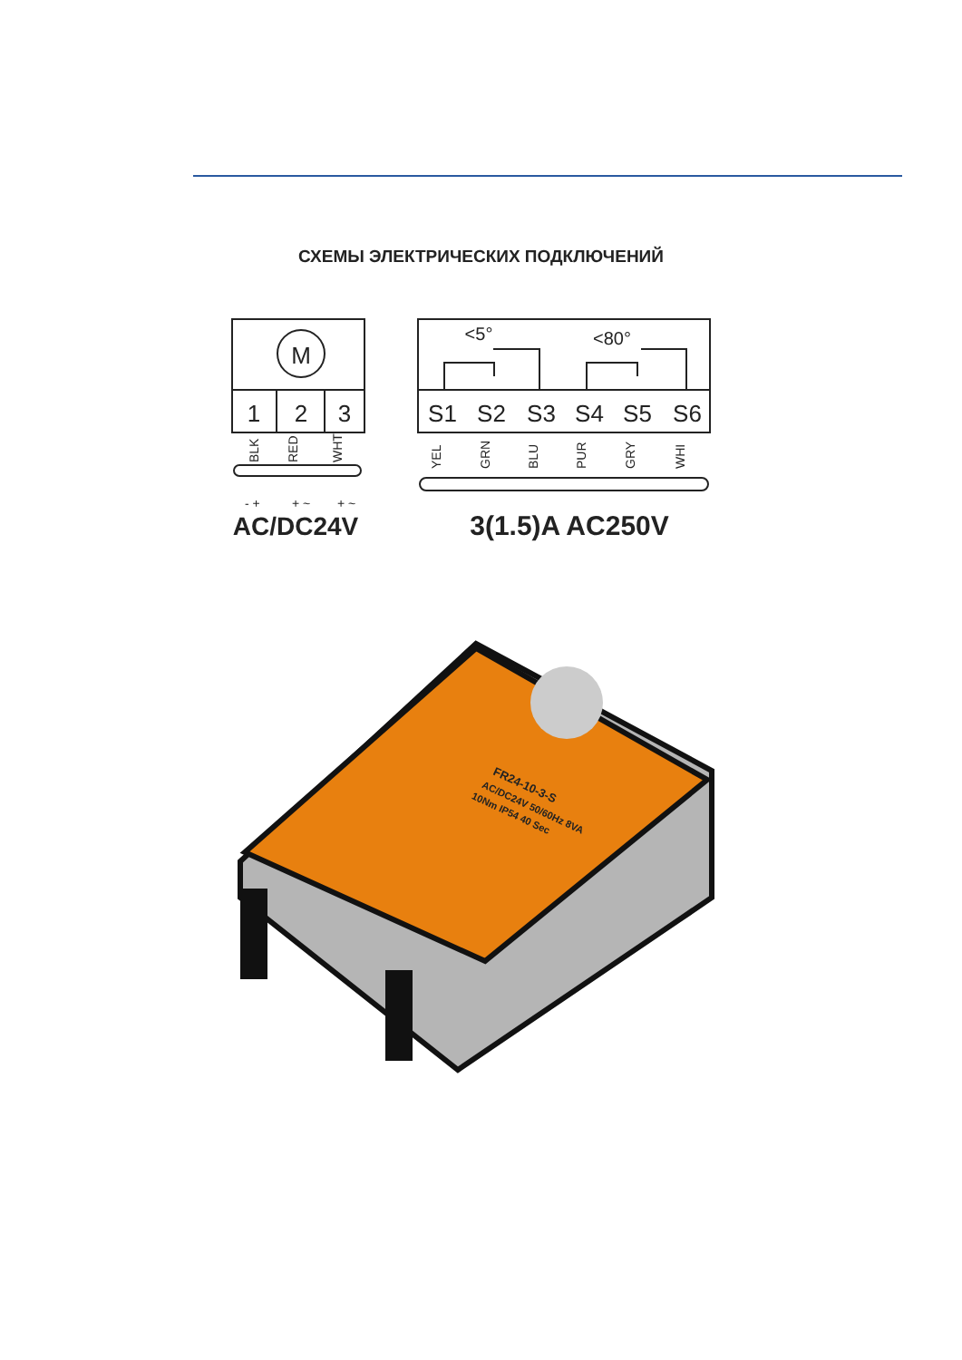СХЕМЫ ЭЛЕКТРИЧЕСКИХ ПОДКЛЮЧЕНИЙ
M
1
2
3
S1
S2
S3
S4
S5
S6
<5°
<80°
AC/DC24V
3(1.5)A AC250V
BLK
RED
WHT
YEL
GRN
BLU
PUR
GRY
WHI
- +
+ ~
+ ~
FR24-10-3-S
AC/DC24V 50/60Hz 8VA
10Nm IP54 40 Sec